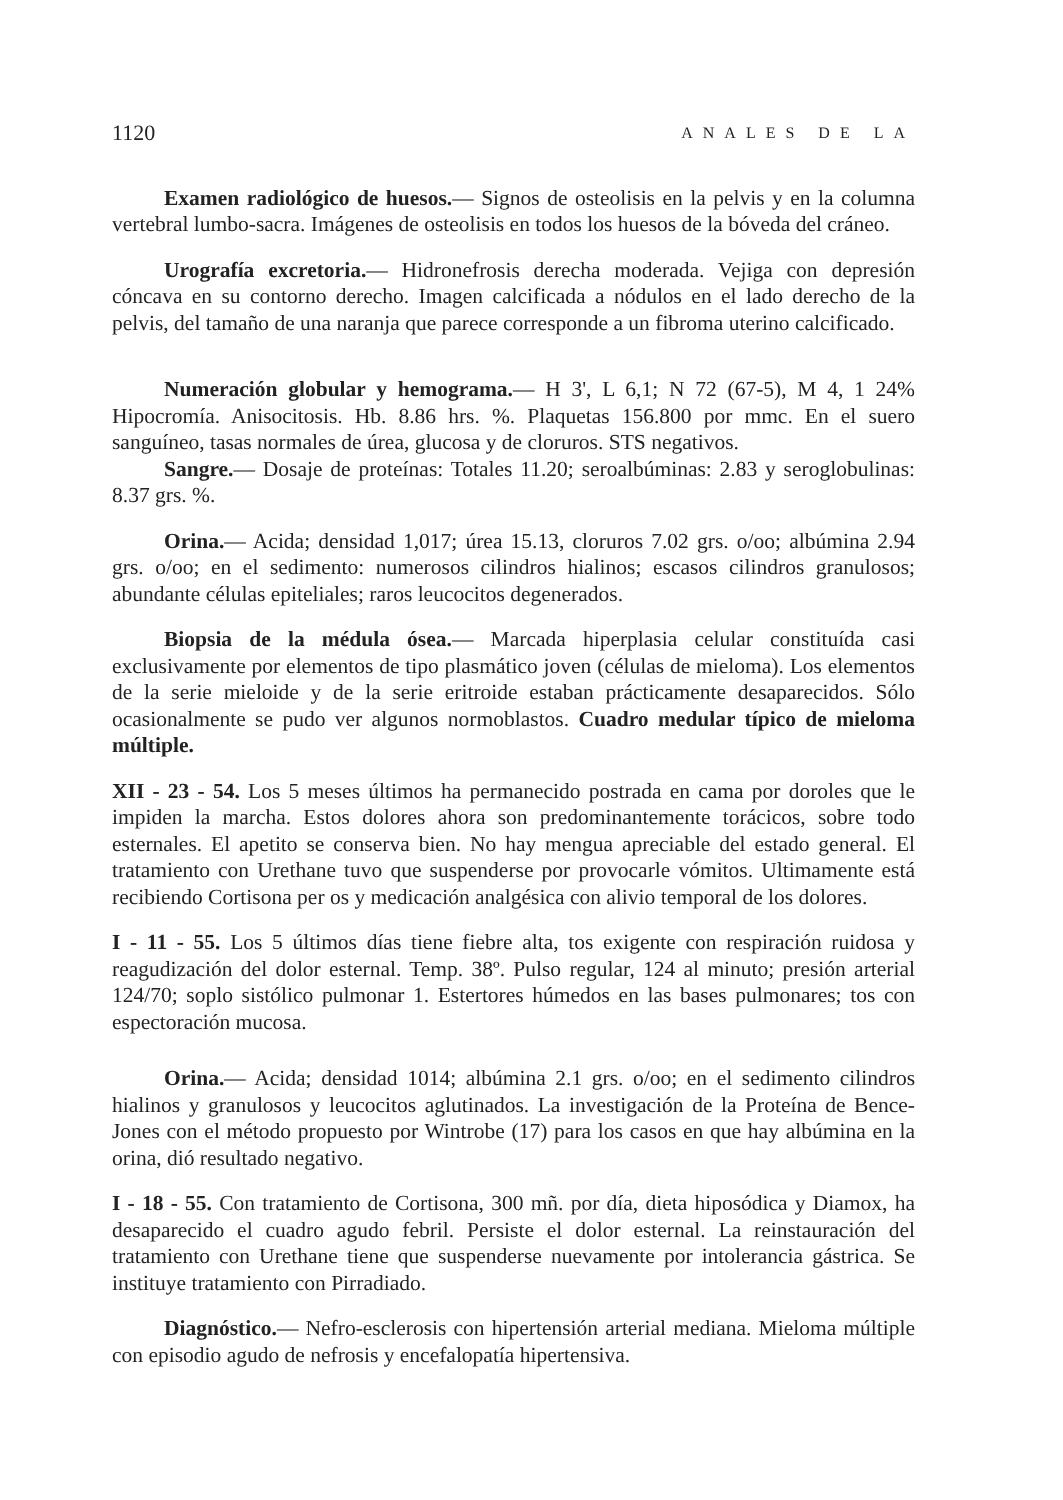1120 ANALES DE LA
Examen radiológico de huesos.— Signos de osteolisis en la pelvis y en la columna vertebral lumbo-sacra. Imágenes de osteolisis en todos los huesos de la bóveda del cráneo.
Urografía excretoria.— Hidronefrosis derecha moderada. Vejiga con depresión cóncava en su contorno derecho. Imagen calcificada a nódulos en el lado derecho de la pelvis, del tamaño de una naranja que parece corresponde a un fibroma uterino calcificado.
Numeración globular y hemograma.— H 3', L 6,1; N 72 (67-5), M 4, 1 24% Hipocromía. Anisocitosis. Hb. 8.86 hrs. %. Plaquetas 156.800 por mmc. En el suero sanguíneo, tasas normales de úrea, glucosa y de cloruros. STS negativos.
Sangre.— Dosaje de proteínas: Totales 11.20; seroalbúminas: 2.83 y seroglobulinas: 8.37 grs. %.
Orina.— Acida; densidad 1,017; úrea 15.13, cloruros 7.02 grs. o/oo; albúmina 2.94 grs. o/oo; en el sedimento: numerosos cilindros hialinos; escasos cilindros granulosos; abundante células epiteliales; raros leucocitos degenerados.
Biopsia de la médula ósea.— Marcada hiperplasia celular constituída casi exclusivamente por elementos de tipo plasmático joven (células de mieloma). Los elementos de la serie mieloide y de la serie eritroide estaban prácticamente desaparecidos. Sólo ocasionalmente se pudo ver algunos normoblastos. Cuadro medular típico de mieloma múltiple.
XII - 23 - 54. Los 5 meses últimos ha permanecido postrada en cama por doroles que le impiden la marcha. Estos dolores ahora son predominantemente torácicos, sobre todo esternales. El apetito se conserva bien. No hay mengua apreciable del estado general. El tratamiento con Urethane tuvo que suspenderse por provocarle vómitos. Ultimamente está recibiendo Cortisona per os y medicación analgésica con alivio temporal de los dolores.
I - 11 - 55. Los 5 últimos días tiene fiebre alta, tos exigente con respiración ruidosa y reagudización del dolor esternal. Temp. 38º. Pulso regular, 124 al minuto; presión arterial 124/70; soplo sistólico pulmonar 1. Estertores húmedos en las bases pulmonares; tos con espectoración mucosa.
Orina.— Acida; densidad 1014; albúmina 2.1 grs. o/oo; en el sedimento cilindros hialinos y granulosos y leucocitos aglutinados. La investigación de la Proteína de Bence-Jones con el método propuesto por Wintrobe (17) para los casos en que hay albúmina en la orina, dió resultado negativo.
I - 18 - 55. Con tratamiento de Cortisona, 300 mñ. por día, dieta hiposódica y Diamox, ha desaparecido el cuadro agudo febril. Persiste el dolor esternal. La reinstauración del tratamiento con Urethane tiene que suspenderse nuevamente por intolerancia gástrica. Se instituye tratamiento con Pirradiado.
Diagnóstico.— Nefro-esclerosis con hipertensión arterial mediana. Mieloma múltiple con episodio agudo de nefrosis y encefalopatía hipertensiva.